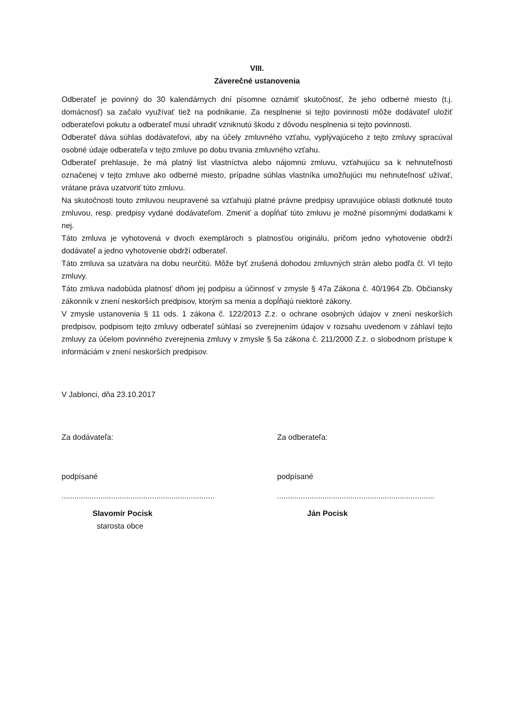VIII.
Záverečné ustanovenia
Odberateľ je povinný do 30 kalendárnych dní písomne oznámiť skutočnosť, že jeho odberné miesto (t.j. domácnosť) sa začalo využívať tiež na podnikanie. Za nesplnenie si tejto povinnosti môže dodávateľ uložiť odberateľovi pokutu a odberateľ musí uhradiť vzniknutú škodu z dôvodu nesplnenia si tejto povinnosti.
Odberateľ dáva súhlas dodávateľovi, aby na účely zmluvného vzťahu, vyplývajúceho z tejto zmluvy spracúval osobné údaje odberateľa v tejto zmluve po dobu trvania zmluvného vzťahu.
Odberateľ prehlasuje, že má platný list vlastníctva alebo nájomnú zmluvu, vzťahujúcu sa k nehnuteľnosti označenej v tejto zmluve ako odberné miesto, prípadne súhlas vlastníka umožňujúci mu nehnuteľnosť užívať, vrátane práva uzatvoriť túto zmluvu.
Na skutočnosti touto zmluvou neupravené sa vzťahujú platné právne predpisy upravujúce oblasti dotknuté touto zmluvou, resp. predpisy vydané dodávateľom. Zmeniť a dopĺňať túto zmluvu je možné písomnými dodatkami k nej.
Táto zmluva je vyhotovená v dvoch exemplároch s platnosťou originálu, pričom jedno vyhotovenie obdrží dodávateľ a jedno vyhotovenie obdrží odberateľ.
Táto zmluva sa uzatvára na dobu neurčitú. Môže byť zrušená dohodou zmluvných strán alebo podľa čl. VI tejto zmluvy.
Táto zmluva nadobúda platnosť dňom jej podpisu a účinnosť v zmysle § 47a Zákona č. 40/1964 Zb. Občiansky zákonník v znení neskorších predpisov, ktorým sa menia a dopĺňajú niektoré zákony.
V zmysle ustanovenia § 11 ods. 1 zákona č. 122/2013 Z.z. o ochrane osobných údajov v znení neskorších predpisov, podpisom tejto zmluvy odberateľ súhlasí so zverejnením údajov v rozsahu uvedenom v záhlaví tejto zmluvy za účelom povinného zverejnenia zmluvy v zmysle § 5a zákona č. 211/2000 Z.z. o slobodnom prístupe k informáciám v znení neskorších predpisov.
V Jablonci, dňa 23.10.2017
Za dodávateľa:
podpísané
.......................................................................
Slavomír Pocisk
starosta obce
Za odberateľa:
podpísané
.........................................................................
Ján Pocisk